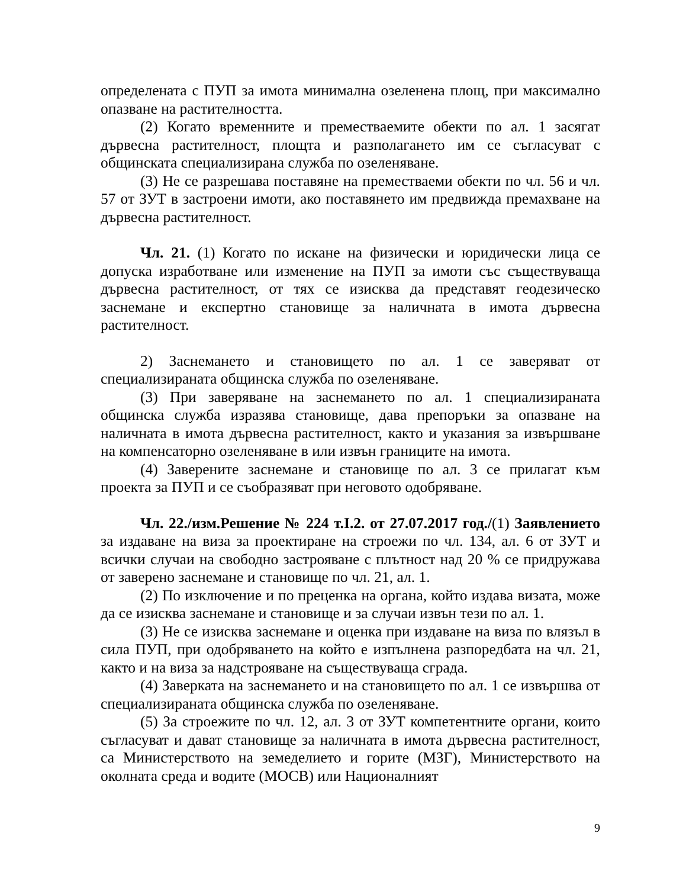определената с ПУП за имота минимална озеленена площ, при максимално опазване на растителността.
(2) Когато временните и преместваемите обекти по ал. 1 засягат дървесна растителност, площта и разполагането им се съгласуват с общинската специализирана служба по озеленяване.
(3) Не се разрешава поставяне на преместваеми обекти по чл. 56 и чл. 57 от ЗУТ в застроени имоти, ако поставянето им предвижда премахване на дървесна растителност.
Чл. 21. (1) Когато по искане на физически и юридически лица се допуска изработване или изменение на ПУП за имоти със съществуваща дървесна растителност, от тях се изисква да представят геодезическо заснемане и експертно становище за наличната в имота дървесна растителност.
2) Заснемането и становището по ал. 1 се заверяват от специализираната общинска служба по озеленяване.
(3) При заверяване на заснемането по ал. 1 специализираната общинска служба изразява становище, дава препоръки за опазване на наличната в имота дървесна растителност, както и указания за извършване на компенсаторно озеленяване в или извън границите на имота.
(4) Заверените заснемане и становище по ал. 3 се прилагат към проекта за ПУП и се съобразяват при неговото одобряване.
Чл. 22./изм.Решение № 224 т.І.2. от 27.07.2017 год./(1) Заявлението за издаване на виза за проектиране на строежи по чл. 134, ал. 6 от ЗУТ и всички случаи на свободно застрояване с плътност над 20 % се придружава от заверено заснемане и становище по чл. 21, ал. 1.
(2) По изключение и по преценка на органа, който издава визата, може да се изисква заснемане и становище и за случаи извън тези по ал. 1.
(3) Не се изисква заснемане и оценка при издаване на виза по влязъл в сила ПУП, при одобряването на който е изпълнена разпоредбата на чл. 21, както и на виза за надстрояване на съществуваща сграда.
(4) Заверката на заснемането и на становището по ал. 1 се извършва от специализираната общинска служба по озеленяване.
(5) За строежите по чл. 12, ал. 3 от ЗУТ компетентните органи, които съгласуват и дават становище за наличната в имота дървесна растителност, са Министерството на земеделието и горите (МЗГ), Министерството на околната среда и водите (МОСВ) или Националният
9